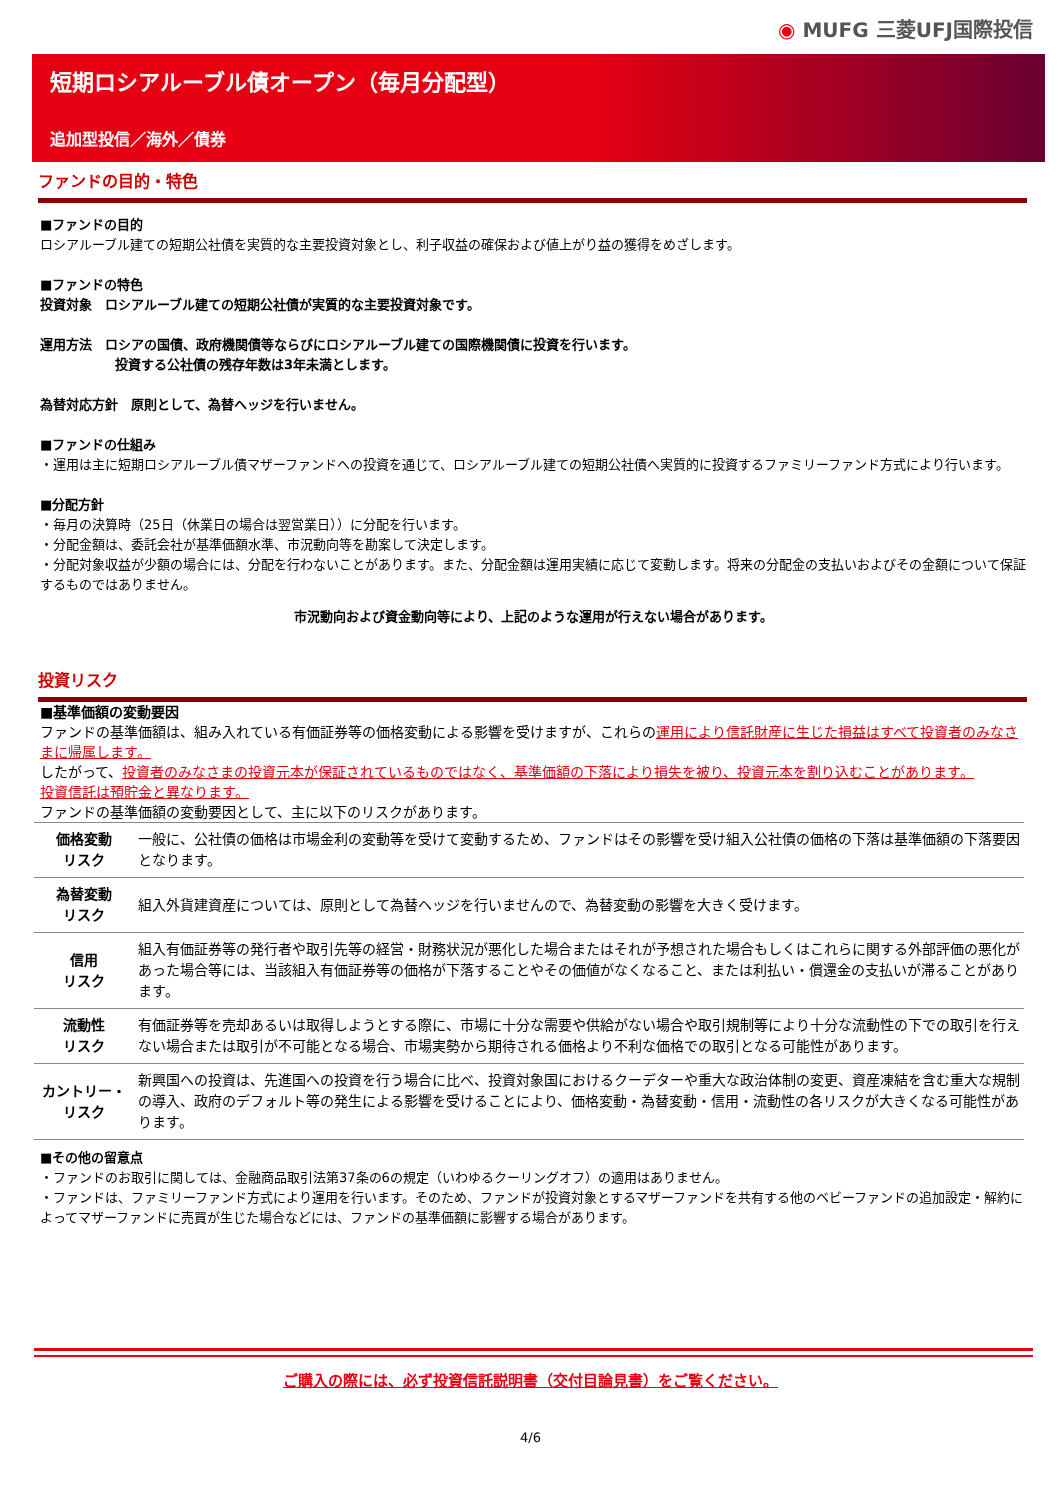◉ MUFG 三菱UFJ国際投信
短期ロシアルーブル債オープン（毎月分配型）
追加型投信／海外／債券
ファンドの目的・特色
■ファンドの目的
ロシアルーブル建ての短期公社債を実質的な主要投資対象とし、利子収益の確保および値上がり益の獲得をめざします。
■ファンドの特色
投資対象　ロシアルーブル建ての短期公社債が実質的な主要投資対象です。
運用方法　ロシアの国債、政府機関債等ならびにロシアルーブル建ての国際機関債に投資を行います。
投資する公社債の残存年数は3年未満とします。
為替対応方針　原則として、為替ヘッジを行いません。
■ファンドの仕組み
・運用は主に短期ロシアルーブル債マザーファンドへの投資を通じて、ロシアルーブル建ての短期公社債へ実質的に投資するファミリーファンド方式により行います。
■分配方針
・毎月の決算時（25日（休業日の場合は翌営業日））に分配を行います。
・分配金額は、委託会社が基準価額水準、市況動向等を勘案して決定します。
・分配対象収益が少額の場合には、分配を行わないことがあります。また、分配金額は運用実績に応じて変動します。将来の分配金の支払いおよびその金額について保証するものではありません。
市況動向および資金動向等により、上記のような運用が行えない場合があります。
投資リスク
■基準価額の変動要因
ファンドの基準価額は、組み入れている有価証券等の価格変動による影響を受けますが、これらの運用により信託財産に生じた損益はすべて投資者のみなさまに帰属します。
したがって、投資者のみなさまの投資元本が保証されているものではなく、基準価額の下落により損失を被り、投資元本を割り込むことがあります。
投資信託は預貯金と異なります。
ファンドの基準価額の変動要因として、主に以下のリスクがあります。
| 価格変動 リスク | 一般に、公社債の価格は市場金利の変動等を受けて変動するため、ファンドはその影響を受け組入公社債の価格の下落は基準価額の下落要因となります。 |
| 為替変動 リスク | 組入外貨建資産については、原則として為替ヘッジを行いませんので、為替変動の影響を大きく受けます。 |
| 信用 リスク | 組入有価証券等の発行者や取引先等の経営・財務状況が悪化した場合またはそれが予想された場合もしくはこれらに関する外部評価の悪化があった場合等には、当該組入有価証券等の価格が下落することやその価値がなくなること、または利払い・償還金の支払いが滞ることがあります。 |
| 流動性 リスク | 有価証券等を売却あるいは取得しようとする際に、市場に十分な需要や供給がない場合や取引規制等により十分な流動性の下での取引を行えない場合または取引が不可能となる場合、市場実勢から期待される価格より不利な価格での取引となる可能性があります。 |
| カントリー・ リスク | 新興国への投資は、先進国への投資を行う場合に比べ、投資対象国におけるクーデターや重大な政治体制の変更、資産凍結を含む重大な規制の導入、政府のデフォルト等の発生による影響を受けることにより、価格変動・為替変動・信用・流動性の各リスクが大きくなる可能性があります。 |
■その他の留意点
・ファンドのお取引に関しては、金融商品取引法第37条の6の規定（いわゆるクーリングオフ）の適用はありません。
・ファンドは、ファミリーファンド方式により運用を行います。そのため、ファンドが投資対象とするマザーファンドを共有する他のベビーファンドの追加設定・解約によってマザーファンドに売買が生じた場合などには、ファンドの基準価額に影響する場合があります。
ご購入の際には、必ず投資信託説明書（交付目論見書）をご覧ください。
4/6